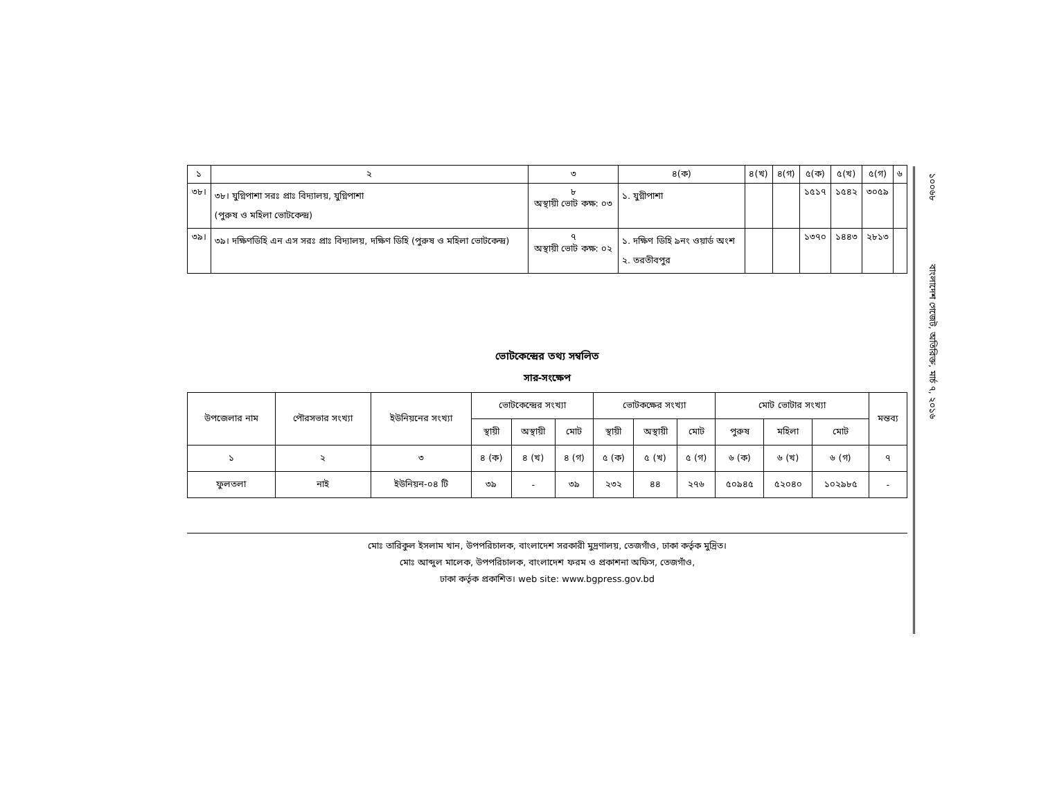১০০৬৮ বাংলাদেশ গেজেট, অতিরিক্ত, মার্চ ৭, ২০১৬
| ১ | ২ | ৩ | ৪(ক) | ৪(খ) | ৪(গ) | ৫(ক) | ৫(খ) | ৫(গ) | ৬ |
| --- | --- | --- | --- | --- | --- | --- | --- | --- | --- |
| ৩৮। | ৩৮। যুগ্নিপাশা সরঃ প্রাঃ বিদ্যালয়, যুগ্নিপাশা (পুরুষ ও মহিলা ভোটকেন্দ্র) | ৮ অস্থায়ী ভোট কক্ষ: ০৩ | ১. যুগ্নীপাশা | | | ১৫১৭ | ১৫৪২ | ৩০৫৯ | |
| ৩৯। | ৩৯। দক্ষিণডিহি এন এস সরঃ প্রাঃ বিদ্যালয়, দক্ষিণ ডিহি (পুরুষ ও মহিলা ভোটকেন্দ্র) | ৭ অস্থায়ী ভোট কক্ষ: ০২ | ১. দক্ষিণ ডিহি ৯নং ওয়ার্ড অংশ ২. তরতীবপুর | | | ১৩৭০ | ১৪৪৩ | ২৮১৩ | |
ভোটকেন্দ্রের তথ্য সম্বলিত
সার-সংক্ষেপ
| উপজেলার নাম | পৌরসভার সংখ্যা | ইউনিয়নের সংখ্যা | ভোটকেন্দ্রের সংখ্যা | | | ভোটকক্ষের সংখ্যা | | | মোট ভোটার সংখ্যা | | | মন্তব্য |
| --- | --- | --- | --- | --- | --- | --- | --- | --- | --- | --- | --- | --- |
| | | | স্থায়ী | অস্থায়ী | মোট | স্থায়ী | অস্থায়ী | মোট | পুরুষ | মহিলা | মোট | |
| ১ | ২ | ৩ | ৪ (ক) | ৪ (খ) | ৪ (গ) | ৫ (ক) | ৫ (খ) | ৫ (গ) | ৬ (ক) | ৬ (খ) | ৬ (গ) | ৭ |
| ফুলতলা | নাই | ইউনিয়ন-০৪ টি | ৩৯ | - | ৩৯ | ২৩২ | ৪৪ | ২৭৬ | ৫০৯৪৫ | ৫২০৪০ | ১০২৯৮৫ | - |
মোঃ তারিকুল ইসলাম খান, উপপরিচালক, বাংলাদেশ সরকারী মুদ্রণালয়, তেজগাঁও, ঢাকা কর্তৃক মুদ্রিত।
মোঃ আব্দুল মালেক, উপপরিচালক, বাংলাদেশ ফরম ও প্রকাশনা অফিস, তেজগাঁও,
ঢাকা কর্তৃক প্রকাশিত। web site: www.bgpress.gov.bd